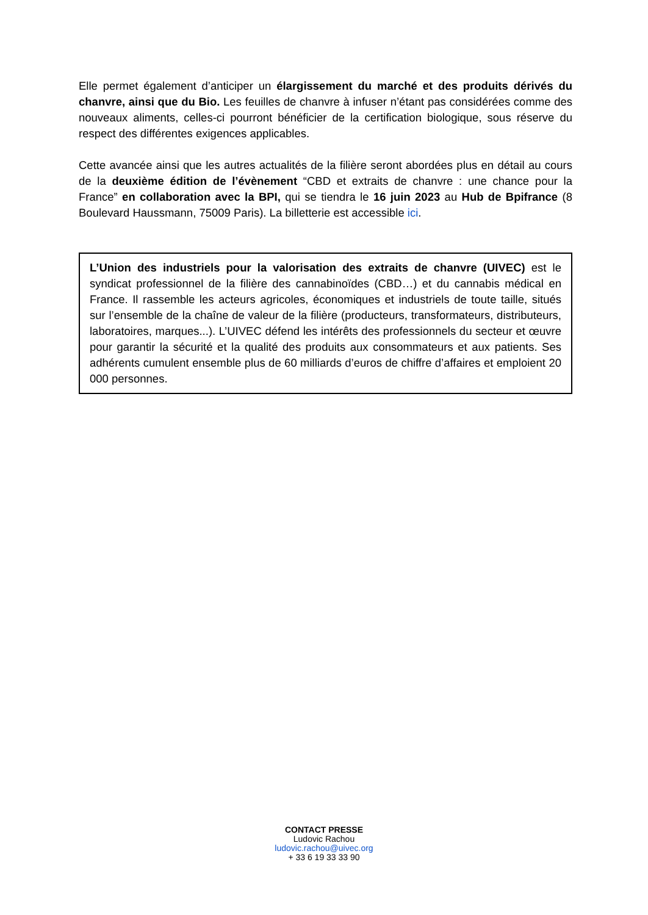Elle permet également d’anticiper un élargissement du marché et des produits dérivés du chanvre, ainsi que du Bio. Les feuilles de chanvre à infuser n’étant pas considérées comme des nouveaux aliments, celles-ci pourront bénéficier de la certification biologique, sous réserve du respect des différentes exigences applicables.
Cette avancée ainsi que les autres actualités de la filière seront abordées plus en détail au cours de la deuxième édition de l’évènement “CBD et extraits de chanvre : une chance pour la France” en collaboration avec la BPI, qui se tiendra le 16 juin 2023 au Hub de Bpifrance (8 Boulevard Haussmann, 75009 Paris). La billetterie est accessible ici.
L’Union des industriels pour la valorisation des extraits de chanvre (UIVEC) est le syndicat professionnel de la filière des cannabinoïdes (CBD…) et du cannabis médical en France. Il rassemble les acteurs agricoles, économiques et industriels de toute taille, situés sur l’ensemble de la chaîne de valeur de la filière (producteurs, transformateurs, distributeurs, laboratoires, marques...). L’UIVEC défend les intérêts des professionnels du secteur et œuvre pour garantir la sécurité et la qualité des produits aux consommateurs et aux patients. Ses adhérents cumulent ensemble plus de 60 milliards d’euros de chiffre d’affaires et emploient 20 000 personnes.
CONTACT PRESSE
Ludovic Rachou
ludovic.rachou@uivec.org
+ 33 6 19 33 33 90